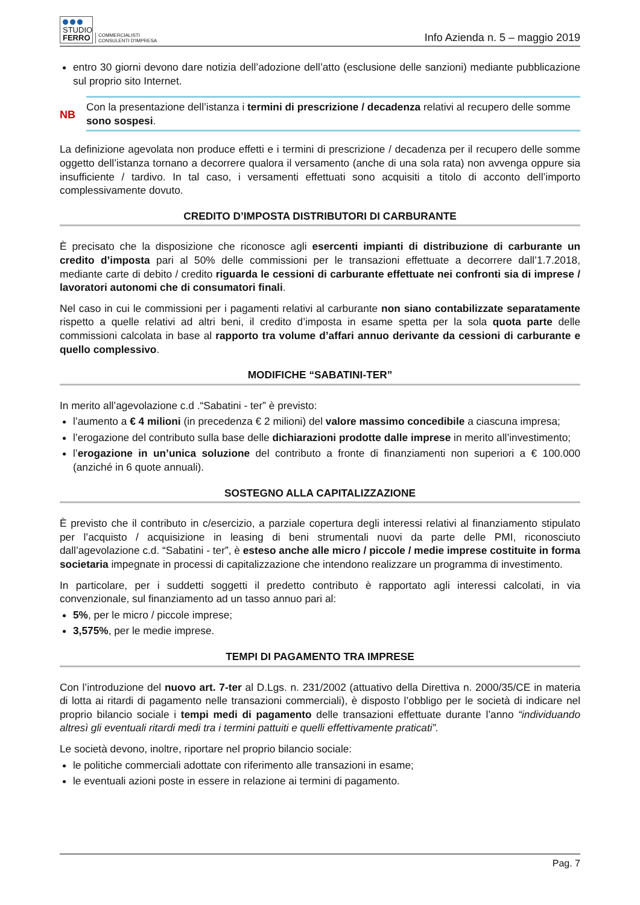STUDIO
FERRO
COMMERCIALISTI
CONSULENTI D'IMPRESA
Info Azienda n. 5 – maggio 2019
entro 30 giorni devono dare notizia dell’adozione dell’atto (esclusione delle sanzioni) mediante pubblicazione sul proprio sito Internet.
NB
Con la presentazione dell’istanza i termini di prescrizione / decadenza relativi al recupero delle somme sono sospesi.
La definizione agevolata non produce effetti e i termini di prescrizione / decadenza per il recupero delle somme oggetto dell’istanza tornano a decorrere qualora il versamento (anche di una sola rata) non avvenga oppure sia insufficiente / tardivo. In tal caso, i versamenti effettuati sono acquisiti a titolo di acconto dell’importo complessivamente dovuto.
CREDITO D’IMPOSTA DISTRIBUTORI DI CARBURANTE
È precisato che la disposizione che riconosce agli esercenti impianti di distribuzione di carburante un credito d’imposta pari al 50% delle commissioni per le transazioni effettuate a decorrere dall’1.7.2018, mediante carte di debito / credito riguarda le cessioni di carburante effettuate nei confronti sia di imprese / lavoratori autonomi che di consumatori finali.
Nel caso in cui le commissioni per i pagamenti relativi al carburante non siano contabilizzate separatamente rispetto a quelle relativi ad altri beni, il credito d’imposta in esame spetta per la sola quota parte delle commissioni calcolata in base al rapporto tra volume d’affari annuo derivante da cessioni di carburante e quello complessivo.
MODIFICHE “SABATINI-TER”
In merito all’agevolazione c.d .“Sabatini - ter” è previsto:
l’aumento a € 4 milioni (in precedenza € 2 milioni) del valore massimo concedibile a ciascuna impresa;
l’erogazione del contributo sulla base delle dichiarazioni prodotte dalle imprese in merito all’investimento;
l’erogazione in un’unica soluzione del contributo a fronte di finanziamenti non superiori a € 100.000 (anziché in 6 quote annuali).
SOSTEGNO ALLA CAPITALIZZAZIONE
È previsto che il contributo in c/esercizio, a parziale copertura degli interessi relativi al finanziamento stipulato per l’acquisto / acquisizione in leasing di beni strumentali nuovi da parte delle PMI, riconosciuto dall’agevolazione c.d. “Sabatini - ter”, è esteso anche alle micro / piccole / medie imprese costituite in forma societaria impegnate in processi di capitalizzazione che intendono realizzare un programma di investimento.
In particolare, per i suddetti soggetti il predetto contributo è rapportato agli interessi calcolati, in via convenzionale, sul finanziamento ad un tasso annuo pari al:
5%, per le micro / piccole imprese;
3,575%, per le medie imprese.
TEMPI DI PAGAMENTO TRA IMPRESE
Con l’introduzione del nuovo art. 7-ter al D.Lgs. n. 231/2002 (attuativo della Direttiva n. 2000/35/CE in materia di lotta ai ritardi di pagamento nelle transazioni commerciali), è disposto l’obbligo per le società di indicare nel proprio bilancio sociale i tempi medi di pagamento delle transazioni effettuate durante l’anno “individuando altresì gli eventuali ritardi medi tra i termini pattuiti e quelli effettivamente praticati”.
Le società devono, inoltre, riportare nel proprio bilancio sociale:
le politiche commerciali adottate con riferimento alle transazioni in esame;
le eventuali azioni poste in essere in relazione ai termini di pagamento.
Pag. 7